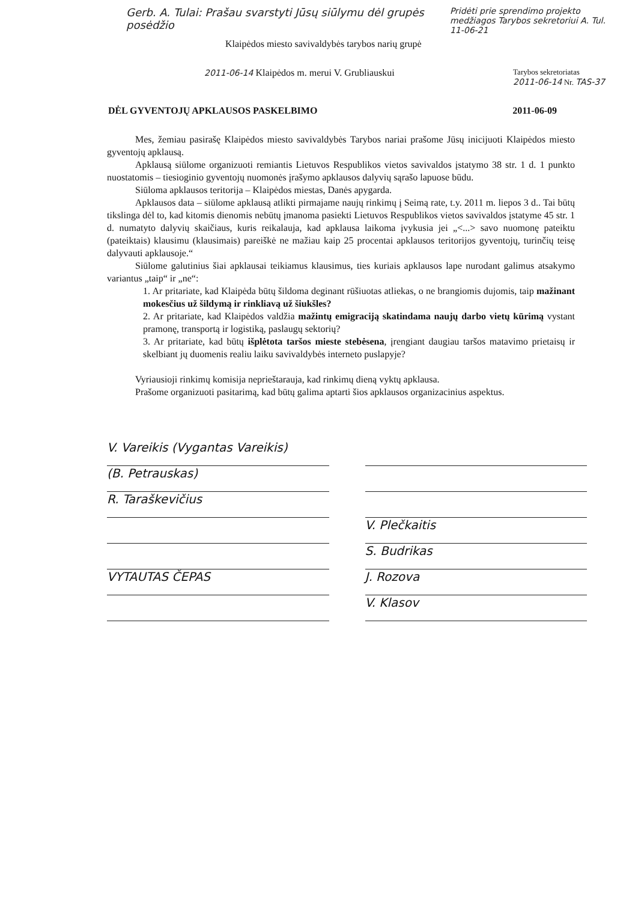Gerb. A. Tulai: Prašau svarstyti Jūsų siūlymu dėl grupės posėdžio
Pridėti prie sprendimo projekto medžiagos Tarybos sekretoriui A. Tul. 11-06-21
Klaipėdos miesto savivaldybės tarybos narių grupė
2011-06-14 Klaipėdos m. merui V. Grubliauskui
Tarybos sekretoriatas
2011-06-14 Nr. TAS-37
DĖL GYVENTOJŲ APKLAUSOS PASKELBIMO 2011-06-09
Mes, žemiau pasirašę Klaipėdos miesto savivaldybės Tarybos nariai prašome Jūsų inicijuoti Klaipėdos miesto gyventojų apklausą.
Apklausą siūlome organizuoti remiantis Lietuvos Respublikos vietos savivaldos įstatymo 38 str. 1 d. 1 punkto nuostatomis – tiesioginio gyventojų nuomonės įrašymo apklausos dalyvių sąrašo lapuose būdu.
Siūloma apklausos teritorija – Klaipėdos miestas, Danės apygarda.
Apklausos data – siūlome apklausą atlikti pirmajame naujų rinkimų į Seimą rate, t.y. 2011 m. liepos 3 d.. Tai būtų tikslinga dėl to, kad kitomis dienomis nebūtų įmanoma pasiekti Lietuvos Respublikos vietos savivaldos įstatyme 45 str. 1 d. numatyto dalyvių skaičiaus, kuris reikalauja, kad apklausa laikoma įvykusia jei „<...> savo nuomonę pateiktu (pateiktais) klausimu (klausimais) pareiškė ne mažiau kaip 25 procentai apklausos teritorijos gyventojų, turinčių teisę dalyvauti apklausoje.“
Siūlome galutinius šiai apklausai teikiamus klausimus, ties kuriais apklausos lape nurodant galimus atsakymo variantus „taip“ ir „ne“:
1. Ar pritariate, kad Klaipėda būtų šildoma deginant rūšiuotas atliekas, o ne brangiomis dujomis, taip mažinant mokesčius už šildymą ir rinkliavą už šiukšles?
2. Ar pritariate, kad Klaipėdos valdžia mažintų emigraciją skatindama naujų darbo vietų kūrimą vystant pramonę, transportą ir logistiką, paslaugų sektorių?
3. Ar pritariate, kad būtų išplėtota taršos mieste stebėsena, įrengiant daugiau taršos matavimo prietaisų ir skelbiant jų duomenis realiu laiku savivaldybės interneto puslapyje?
Vyriausioji rinkimų komisija neprieštarauja, kad rinkimų dieną vyktų apklausa.
Prašome organizuoti pasitarimą, kad būtų galima aptarti šios apklausos organizacinius aspektus.
V. Vareikis (Vygantas Vareikis)
(B. Petrauskas)
R. Taraškevičius
VYTAUTAS ČEPAS
V. Plečkaitis
S. Budrikas
J. Rozova
V. Klasov